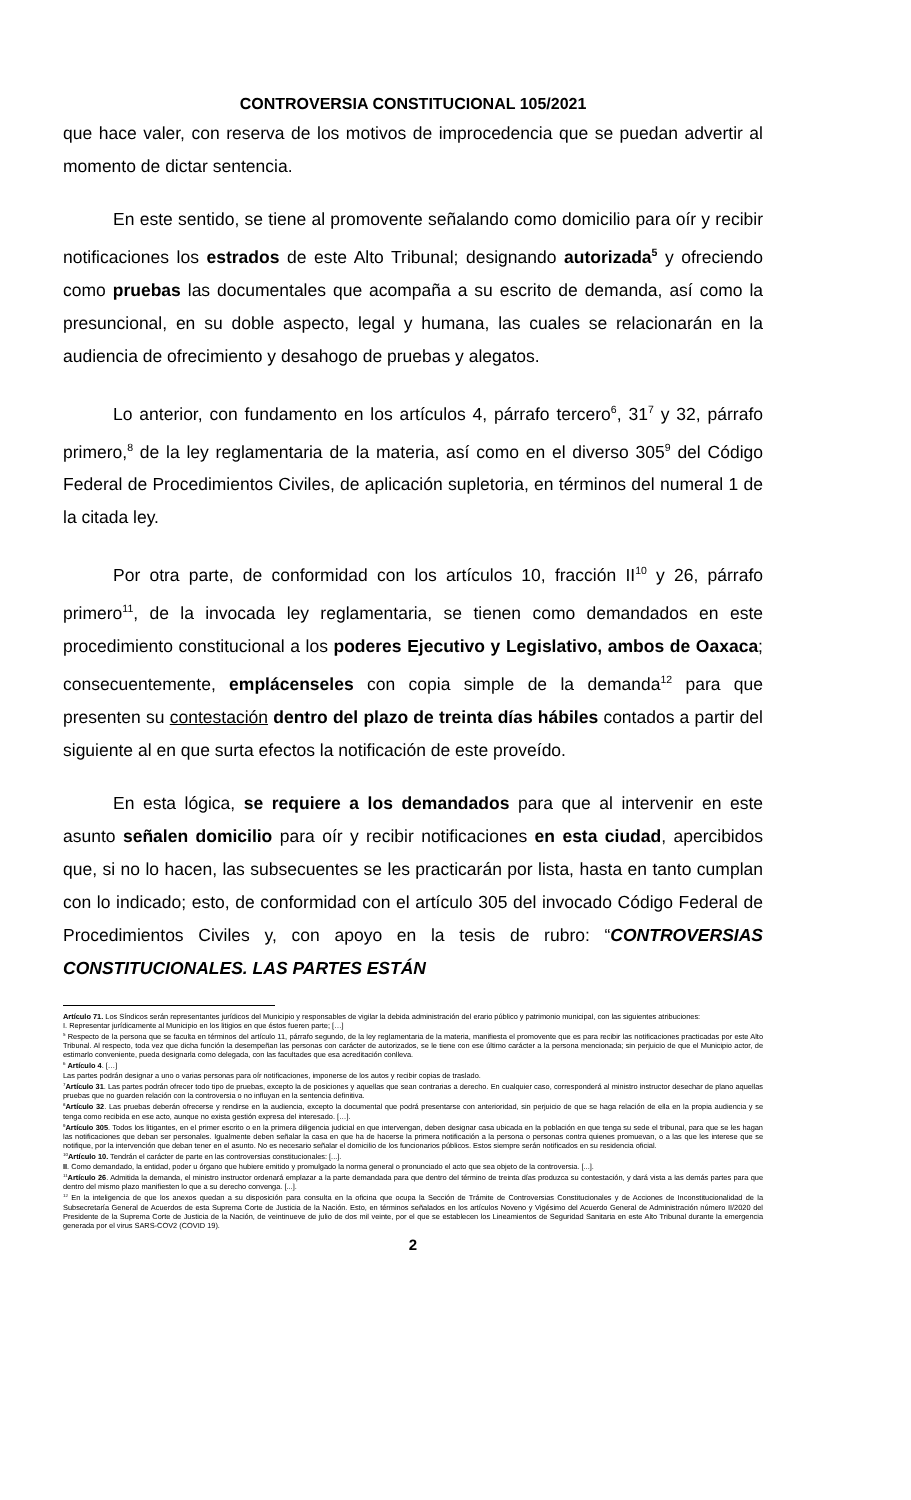CONTROVERSIA CONSTITUCIONAL 105/2021
que hace valer, con reserva de los motivos de improcedencia que se puedan advertir al momento de dictar sentencia.
En este sentido, se tiene al promovente señalando como domicilio para oír y recibir notificaciones los estrados de este Alto Tribunal; designando autorizada<sup>5</sup> y ofreciendo como pruebas las documentales que acompaña a su escrito de demanda, así como la presuncional, en su doble aspecto, legal y humana, las cuales se relacionarán en la audiencia de ofrecimiento y desahogo de pruebas y alegatos.
Lo anterior, con fundamento en los artículos 4, párrafo tercero<sup>6</sup>, 31<sup>7</sup> y 32, párrafo primero,<sup>8</sup> de la ley reglamentaria de la materia, así como en el diverso 305<sup>9</sup> del Código Federal de Procedimientos Civiles, de aplicación supletoria, en términos del numeral 1 de la citada ley.
Por otra parte, de conformidad con los artículos 10, fracción II<sup>10</sup> y 26, párrafo primero<sup>11</sup>, de la invocada ley reglamentaria, se tienen como demandados en este procedimiento constitucional a los poderes Ejecutivo y Legislativo, ambos de Oaxaca; consecuentemente, emplácenseles con copia simple de la demanda<sup>12</sup> para que presenten su contestación dentro del plazo de treinta días hábiles contados a partir del siguiente al en que surta efectos la notificación de este proveído.
En esta lógica, se requiere a los demandados para que al intervenir en este asunto señalen domicilio para oír y recibir notificaciones en esta ciudad, apercibidos que, si no lo hacen, las subsecuentes se les practicarán por lista, hasta en tanto cumplan con lo indicado; esto, de conformidad con el artículo 305 del invocado Código Federal de Procedimientos Civiles y, con apoyo en la tesis de rubro: “CONTROVERSIAS CONSTITUCIONALES. LAS PARTES ESTÁN
Artículo 71. Los Síndicos serán representantes jurídicos del Municipio y responsables de vigilar la debida administración del erario público y patrimonio municipal, con las siguientes atribuciones:
I. Representar jurídicamente al Municipio en los litigios en que éstos fueren parte; […]
<sup>5</sup> Respecto de la persona que se faculta en términos del artículo 11, párrafo segundo, de la ley reglamentaria de la materia, manifiesta el promovente que es para recibir las notificaciones practicadas por este Alto Tribunal. Al respecto, toda vez que dicha función la desempeñan las personas con carácter de autorizados, se le tiene con ese último carácter a la persona mencionada; sin perjuicio de que el Municipio actor, de estimarlo conveniente, pueda designarla como delegada, con las facultades que esa acreditación conlleva.
<sup>6</sup> Artículo 4. […]
Las partes podrán designar a uno o varias personas para oír notificaciones, imponerse de los autos y recibir copias de traslado.
<sup>7</sup> Artículo 31. Las partes podrán ofrecer todo tipo de pruebas, excepto la de posiciones y aquellas que sean contrarias a derecho. En cualquier caso, corresponderá al ministro instructor desechar de plano aquellas pruebas que no guarden relación con la controversia o no influyan en la sentencia definitiva.
<sup>8</sup> Artículo 32. Las pruebas deberán ofrecerse y rendirse en la audiencia, excepto la documental que podrá presentarse con anterioridad, sin perjuicio de que se haga relación de ella en la propia audiencia y se tenga como recibida en ese acto, aunque no exista gestión expresa del interesado. […].
<sup>9</sup> Artículo 305. Todos los litigantes, en el primer escrito o en la primera diligencia judicial en que intervengan, deben designar casa ubicada en la población en que tenga su sede el tribunal, para que se les hagan las notificaciones que deban ser personales. Igualmente deben señalar la casa en que ha de hacerse la primera notificación a la persona o personas contra quienes promuevan, o a las que les interese que se notifique, por la intervención que deban tener en el asunto. No es necesario señalar el domicilio de los funcionarios públicos. Estos siempre serán notificados en su residencia oficial.
<sup>10</sup> Artículo 10. Tendrán el carácter de parte en las controversias constitucionales: [...].
II. Como demandado, la entidad, poder u órgano que hubiere emitido y promulgado la norma general o pronunciado el acto que sea objeto de la controversia. [...].
<sup>11</sup> Artículo 26. Admitida la demanda, el ministro instructor ordenará emplazar a la parte demandada para que dentro del término de treinta días produzca su contestación, y dará vista a las demás partes para que dentro del mismo plazo manifiesten lo que a su derecho convenga. [...].
<sup>12</sup> En la inteligencia de que los anexos quedan a su disposición para consulta en la oficina que ocupa la Sección de Trámite de Controversias Constitucionales y de Acciones de Inconstitucionalidad de la Subsecretaría General de Acuerdos de esta Suprema Corte de Justicia de la Nación. Esto, en términos señalados en los artículos Noveno y Vigésimo del Acuerdo General de Administración número II/2020 del Presidente de la Suprema Corte de Justicia de la Nación, de veintinueve de julio de dos mil veinte, por el que se establecen los Lineamientos de Seguridad Sanitaria en este Alto Tribunal durante la emergencia generada por el virus SARS-COV2 (COVID 19).
2